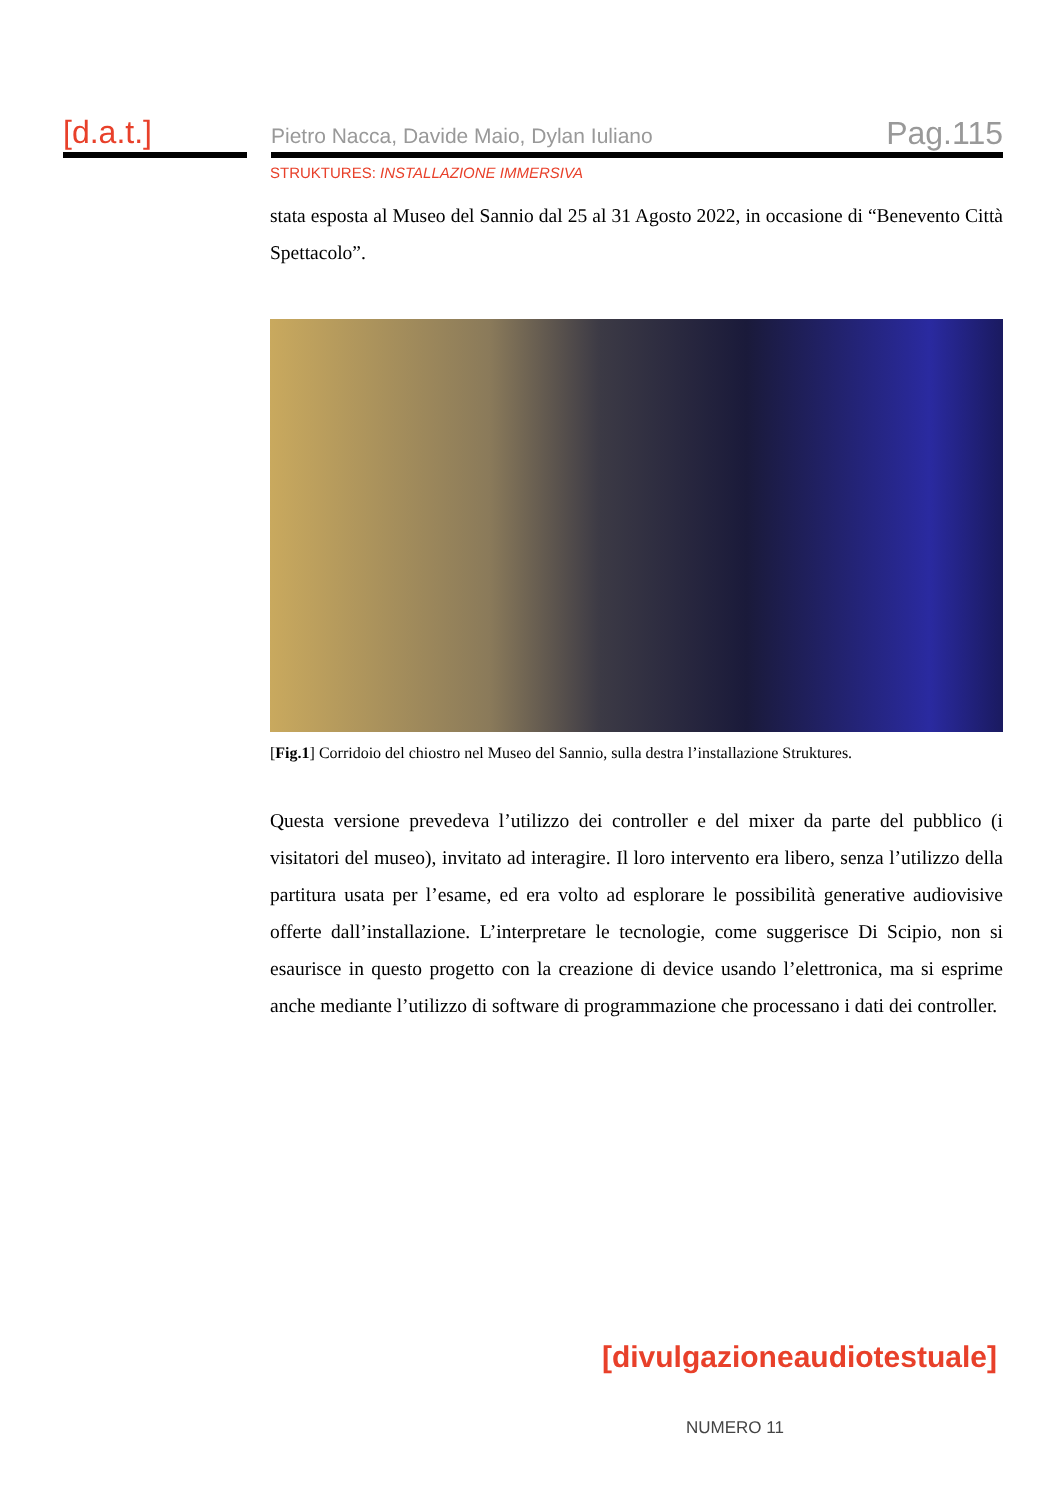[d.a.t.]
Pietro Nacca, Davide Maio, Dylan Iuliano Pag.115
STRUKTURES: INSTALLAZIONE IMMERSIVA
stata esposta al Museo del Sannio dal 25 al 31 Agosto 2022, in occasione di “Benevento Città Spettacolo”.
[Fig.1] Corridoio del chiostro nel Museo del Sannio, sulla destra l’installazione Struktures.
Questa versione prevedeva l’utilizzo dei controller e del mixer da parte del pubblico (i visitatori del museo), invitato ad interagire. Il loro intervento era libero, senza l’utilizzo della partitura usata per l’esame, ed era volto ad esplorare le possibilità generative audiovisive offerte dall’installazione. L’interpretare le tecnologie, come suggerisce Di Scipio, non si esaurisce in questo progetto con la creazione di device usando l’elettronica, ma si esprime anche mediante l’utilizzo di software di programmazione che processano i dati dei controller.
[divulgazioneaudiotestuale]
NUMERO 11